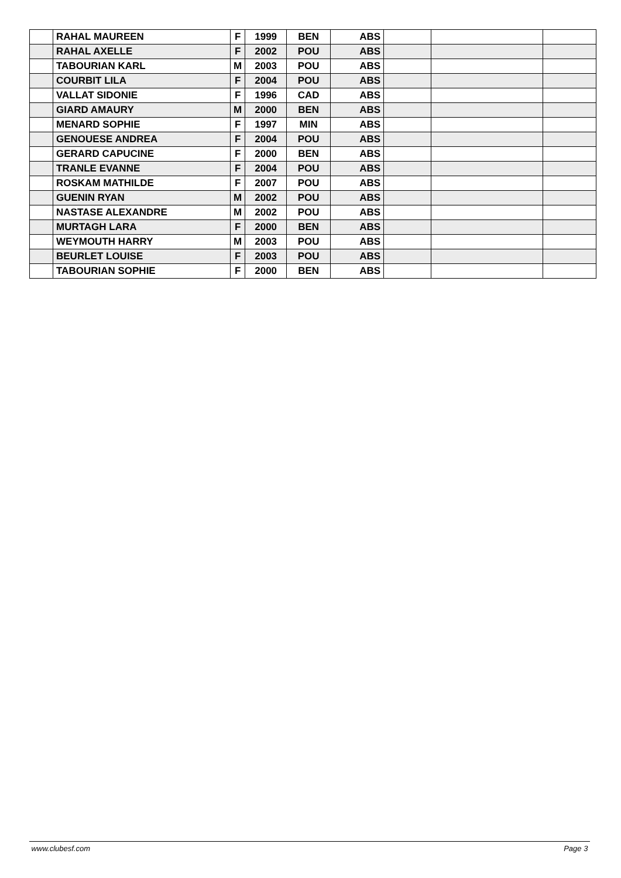| | RAHAL MAUREEN | F | 1999 | BEN | ABS | | | |
| | RAHAL AXELLE | F | 2002 | POU | ABS | | | |
| | TABOURIAN KARL | M | 2003 | POU | ABS | | | |
| | COURBIT LILA | F | 2004 | POU | ABS | | | |
| | VALLAT SIDONIE | F | 1996 | CAD | ABS | | | |
| | GIARD AMAURY | M | 2000 | BEN | ABS | | | |
| | MENARD SOPHIE | F | 1997 | MIN | ABS | | | |
| | GENOUESE ANDREA | F | 2004 | POU | ABS | | | |
| | GERARD CAPUCINE | F | 2000 | BEN | ABS | | | |
| | TRANLE EVANNE | F | 2004 | POU | ABS | | | |
| | ROSKAM MATHILDE | F | 2007 | POU | ABS | | | |
| | GUENIN RYAN | M | 2002 | POU | ABS | | | |
| | NASTASE ALEXANDRE | M | 2002 | POU | ABS | | | |
| | MURTAGH LARA | F | 2000 | BEN | ABS | | | |
| | WEYMOUTH HARRY | M | 2003 | POU | ABS | | | |
| | BEURLET LOUISE | F | 2003 | POU | ABS | | | |
| | TABOURIAN SOPHIE | F | 2000 | BEN | ABS | | | |
www.clubesf.com Page 3